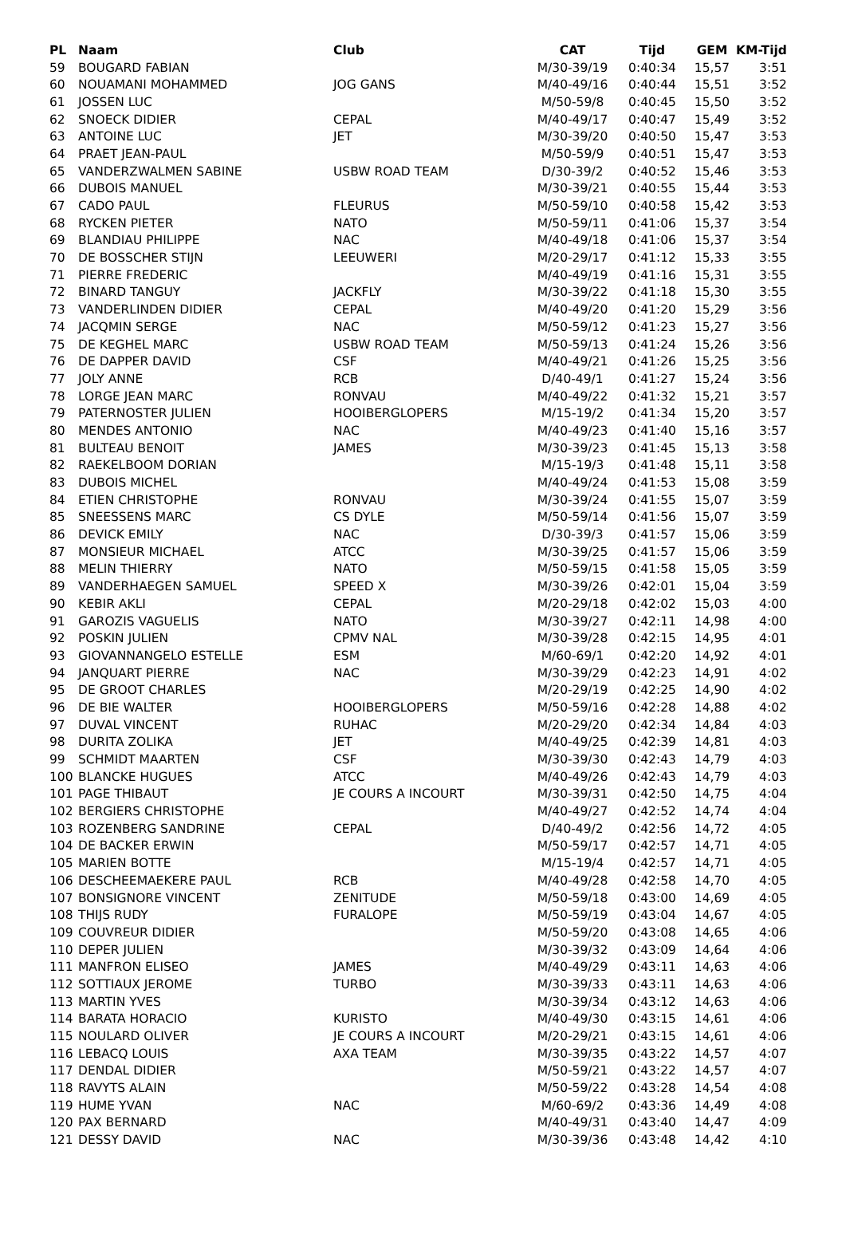| PL | Naam | Club | CAT | Tijd | GEM | KM-Tijd |
| --- | --- | --- | --- | --- | --- | --- |
| 59 | BOUGARD FABIAN | | M/30-39/19 | 0:40:34 | 15,57 | 3:51 |
| 60 | NOUAMANI MOHAMMED | JOG GANS | M/40-49/16 | 0:40:44 | 15,51 | 3:52 |
| 61 | JOSSEN LUC | | M/50-59/8 | 0:40:45 | 15,50 | 3:52 |
| 62 | SNOECK DIDIER | CEPAL | M/40-49/17 | 0:40:47 | 15,49 | 3:52 |
| 63 | ANTOINE LUC | JET | M/30-39/20 | 0:40:50 | 15,47 | 3:53 |
| 64 | PRAET JEAN-PAUL | | M/50-59/9 | 0:40:51 | 15,47 | 3:53 |
| 65 | VANDERZWALMEN SABINE | USBW ROAD TEAM | D/30-39/2 | 0:40:52 | 15,46 | 3:53 |
| 66 | DUBOIS MANUEL | | M/30-39/21 | 0:40:55 | 15,44 | 3:53 |
| 67 | CADO PAUL | FLEURUS | M/50-59/10 | 0:40:58 | 15,42 | 3:53 |
| 68 | RYCKEN PIETER | NATO | M/50-59/11 | 0:41:06 | 15,37 | 3:54 |
| 69 | BLANDIAU PHILIPPE | NAC | M/40-49/18 | 0:41:06 | 15,37 | 3:54 |
| 70 | DE BOSSCHER STIJN | LEEUWERI | M/20-29/17 | 0:41:12 | 15,33 | 3:55 |
| 71 | PIERRE FREDERIC | | M/40-49/19 | 0:41:16 | 15,31 | 3:55 |
| 72 | BINARD TANGUY | JACKFLY | M/30-39/22 | 0:41:18 | 15,30 | 3:55 |
| 73 | VANDERLINDEN DIDIER | CEPAL | M/40-49/20 | 0:41:20 | 15,29 | 3:56 |
| 74 | JACQMIN SERGE | NAC | M/50-59/12 | 0:41:23 | 15,27 | 3:56 |
| 75 | DE KEGHEL MARC | USBW ROAD TEAM | M/50-59/13 | 0:41:24 | 15,26 | 3:56 |
| 76 | DE DAPPER DAVID | CSF | M/40-49/21 | 0:41:26 | 15,25 | 3:56 |
| 77 | JOLY ANNE | RCB | D/40-49/1 | 0:41:27 | 15,24 | 3:56 |
| 78 | LORGE JEAN MARC | RONVAU | M/40-49/22 | 0:41:32 | 15,21 | 3:57 |
| 79 | PATERNOSTER JULIEN | HOOIBERGLOPERS | M/15-19/2 | 0:41:34 | 15,20 | 3:57 |
| 80 | MENDES ANTONIO | NAC | M/40-49/23 | 0:41:40 | 15,16 | 3:57 |
| 81 | BULTEAU BENOIT | JAMES | M/30-39/23 | 0:41:45 | 15,13 | 3:58 |
| 82 | RAEKELBOOM DORIAN | | M/15-19/3 | 0:41:48 | 15,11 | 3:58 |
| 83 | DUBOIS MICHEL | | M/40-49/24 | 0:41:53 | 15,08 | 3:59 |
| 84 | ETIEN CHRISTOPHE | RONVAU | M/30-39/24 | 0:41:55 | 15,07 | 3:59 |
| 85 | SNEESSENS MARC | CS DYLE | M/50-59/14 | 0:41:56 | 15,07 | 3:59 |
| 86 | DEVICK EMILY | NAC | D/30-39/3 | 0:41:57 | 15,06 | 3:59 |
| 87 | MONSIEUR MICHAEL | ATCC | M/30-39/25 | 0:41:57 | 15,06 | 3:59 |
| 88 | MELIN THIERRY | NATO | M/50-59/15 | 0:41:58 | 15,05 | 3:59 |
| 89 | VANDERHAEGEN SAMUEL | SPEED X | M/30-39/26 | 0:42:01 | 15,04 | 3:59 |
| 90 | KEBIR AKLI | CEPAL | M/20-29/18 | 0:42:02 | 15,03 | 4:00 |
| 91 | GAROZIS VAGUELIS | NATO | M/30-39/27 | 0:42:11 | 14,98 | 4:00 |
| 92 | POSKIN JULIEN | CPMV NAL | M/30-39/28 | 0:42:15 | 14,95 | 4:01 |
| 93 | GIOVANNANGELO ESTELLE | ESM | M/60-69/1 | 0:42:20 | 14,92 | 4:01 |
| 94 | JANQUART PIERRE | NAC | M/30-39/29 | 0:42:23 | 14,91 | 4:02 |
| 95 | DE GROOT CHARLES | | M/20-29/19 | 0:42:25 | 14,90 | 4:02 |
| 96 | DE BIE WALTER | HOOIBERGLOPERS | M/50-59/16 | 0:42:28 | 14,88 | 4:02 |
| 97 | DUVAL VINCENT | RUHAC | M/20-29/20 | 0:42:34 | 14,84 | 4:03 |
| 98 | DURITA ZOLIKA | JET | M/40-49/25 | 0:42:39 | 14,81 | 4:03 |
| 99 | SCHMIDT MAARTEN | CSF | M/30-39/30 | 0:42:43 | 14,79 | 4:03 |
| 100 | BLANCKE HUGUES | ATCC | M/40-49/26 | 0:42:43 | 14,79 | 4:03 |
| 101 | PAGE THIBAUT | JE COURS A INCOURT | M/30-39/31 | 0:42:50 | 14,75 | 4:04 |
| 102 | BERGIERS CHRISTOPHE | | M/40-49/27 | 0:42:52 | 14,74 | 4:04 |
| 103 | ROZENBERG SANDRINE | CEPAL | D/40-49/2 | 0:42:56 | 14,72 | 4:05 |
| 104 | DE BACKER ERWIN | | M/50-59/17 | 0:42:57 | 14,71 | 4:05 |
| 105 | MARIEN BOTTE | | M/15-19/4 | 0:42:57 | 14,71 | 4:05 |
| 106 | DESCHEEMAEKERE PAUL | RCB | M/40-49/28 | 0:42:58 | 14,70 | 4:05 |
| 107 | BONSIGNORE VINCENT | ZENITUDE | M/50-59/18 | 0:43:00 | 14,69 | 4:05 |
| 108 | THIJS RUDY | FURALOPE | M/50-59/19 | 0:43:04 | 14,67 | 4:05 |
| 109 | COUVREUR DIDIER | | M/50-59/20 | 0:43:08 | 14,65 | 4:06 |
| 110 | DEPER JULIEN | | M/30-39/32 | 0:43:09 | 14,64 | 4:06 |
| 111 | MANFRON ELISEO | JAMES | M/40-49/29 | 0:43:11 | 14,63 | 4:06 |
| 112 | SOTTIAUX JEROME | TURBO | M/30-39/33 | 0:43:11 | 14,63 | 4:06 |
| 113 | MARTIN YVES | | M/30-39/34 | 0:43:12 | 14,63 | 4:06 |
| 114 | BARATA HORACIO | KURISTO | M/40-49/30 | 0:43:15 | 14,61 | 4:06 |
| 115 | NOULARD OLIVER | JE COURS A INCOURT | M/20-29/21 | 0:43:15 | 14,61 | 4:06 |
| 116 | LEBACQ LOUIS | AXA TEAM | M/30-39/35 | 0:43:22 | 14,57 | 4:07 |
| 117 | DENDAL DIDIER | | M/50-59/21 | 0:43:22 | 14,57 | 4:07 |
| 118 | RAVYTS ALAIN | | M/50-59/22 | 0:43:28 | 14,54 | 4:08 |
| 119 | HUME YVAN | NAC | M/60-69/2 | 0:43:36 | 14,49 | 4:08 |
| 120 | PAX BERNARD | | M/40-49/31 | 0:43:40 | 14,47 | 4:09 |
| 121 | DESSY DAVID | NAC | M/30-39/36 | 0:43:48 | 14,42 | 4:10 |